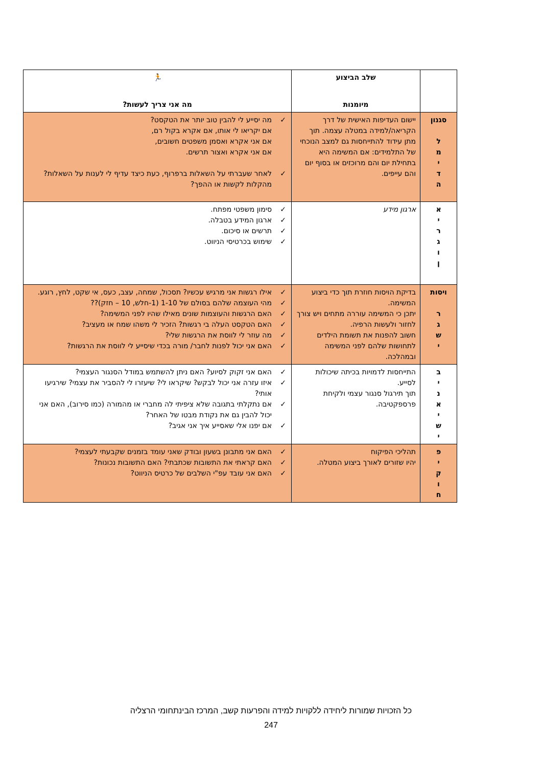| | שלב הביצוע | 🏃 |
| --- | --- | --- |
| | מיומנות | מה אני צריך לעשות? |
| סגנון ל מ י ד ה | יישום העדיפות האישית של דרך הקריאה/למידה במטלה עצמה. תוך מתן עידוד להתייחסות גם למצב הנוכחי של התלמידים: אם המשימה היא בתחילת יום והם מרוכזים או בסוף יום והם עייפים. | ✓ מה יסייע לי להבין טוב יותר את הטקסט? אם יקריאו לי אותו, אם אקרא בקול רם, אם אני אקרא ואסמן משפטים חשובים, אם אני אקרא ואצור תרשים. ✓ לאחר שעברתי על השאלות ברפרוף, כעת כיצד עדיף לי לענות על השאלות? מהקלות לקשות או ההפך? |
| א י ר ג ו ן | ארגון מידע | ✓ סימון משפטי מפתח. ✓ ארגון המידע בטבלה. ✓ תרשים או סיכום. ✓ שימוש בכרטיסי הניווט. |
| ויסות ר ג ש י | בדיקת הויסות חוזרת תוך כדי ביצוע המשימה. יתכן כי המשימה עוררה מתחים ויש צורך לחזור ולעשות הרפיה. חשוב להפנות את תשומת הילדים לתחושות שלהם לפני המשימה ובמהלכה. | ✓ אילו רגשות אני מרגיש עכשיו? תסכול, שמחה, עצב, כעס, אי שקט, לחץ, רוגע. ✓ מהי העוצמה שלהם בסולם של 1-10 (1-חלש, 10 – חזק)?? ✓ האם הרגשות והעוצמות שונים מאילו שהיו לפני המשימה? ✓ האם הטקסט העלה בי רגשות? הזכיר לי משהו שמח או מעציב? ✓ מה עוזר לי לווסת את הרגשות שלי? ✓ האם אני יכול לפנות לחבר/ מורה בכדי שיסייע לי לווסת את הרגשות? |
| ב י נ א י ש י | התייחסות לדמויות בכיתה שיכולות לסייע. תוך תירגול סנגור עצמי ולקיחת פרספקטיבה. | ✓ האם אני זקוק לסיוע? האם ניתן להשתמש במודל הסנגור העצמי? ✓ איזו עזרה אני יכול לבקש? שיקראו לי? שיעזרו לי להסביר את עצמי? שירגיעו אותי? ✓ אם נתקלתי בתגובה שלא ציפיתי לה מחברי או מהמורה (כמו סירוב), האם אני יכול להבין גם את נקודת מבטו של האחר? ✓ אם יפנו אלי שאסייע איך אני אגיב? |
| פ י ק ו ח | תהליכי הפיקוח יהיו שזורים לאורך ביצוע המטלה. | ✓ האם אני מתבונן בשעון ובודק שאני עומד בזמנים שקבעתי לעצמי? ✓ האם קראתי את התשובות שכתבתי? האם התשובות נכונות? ✓ האם אני עובד עפ"י השלבים של כרטיס הניווט? |
כל הזכויות שמורות ליחידה ללקויות למידה והפרעות קשב, המרכז הבינתחומי הרצליה
247